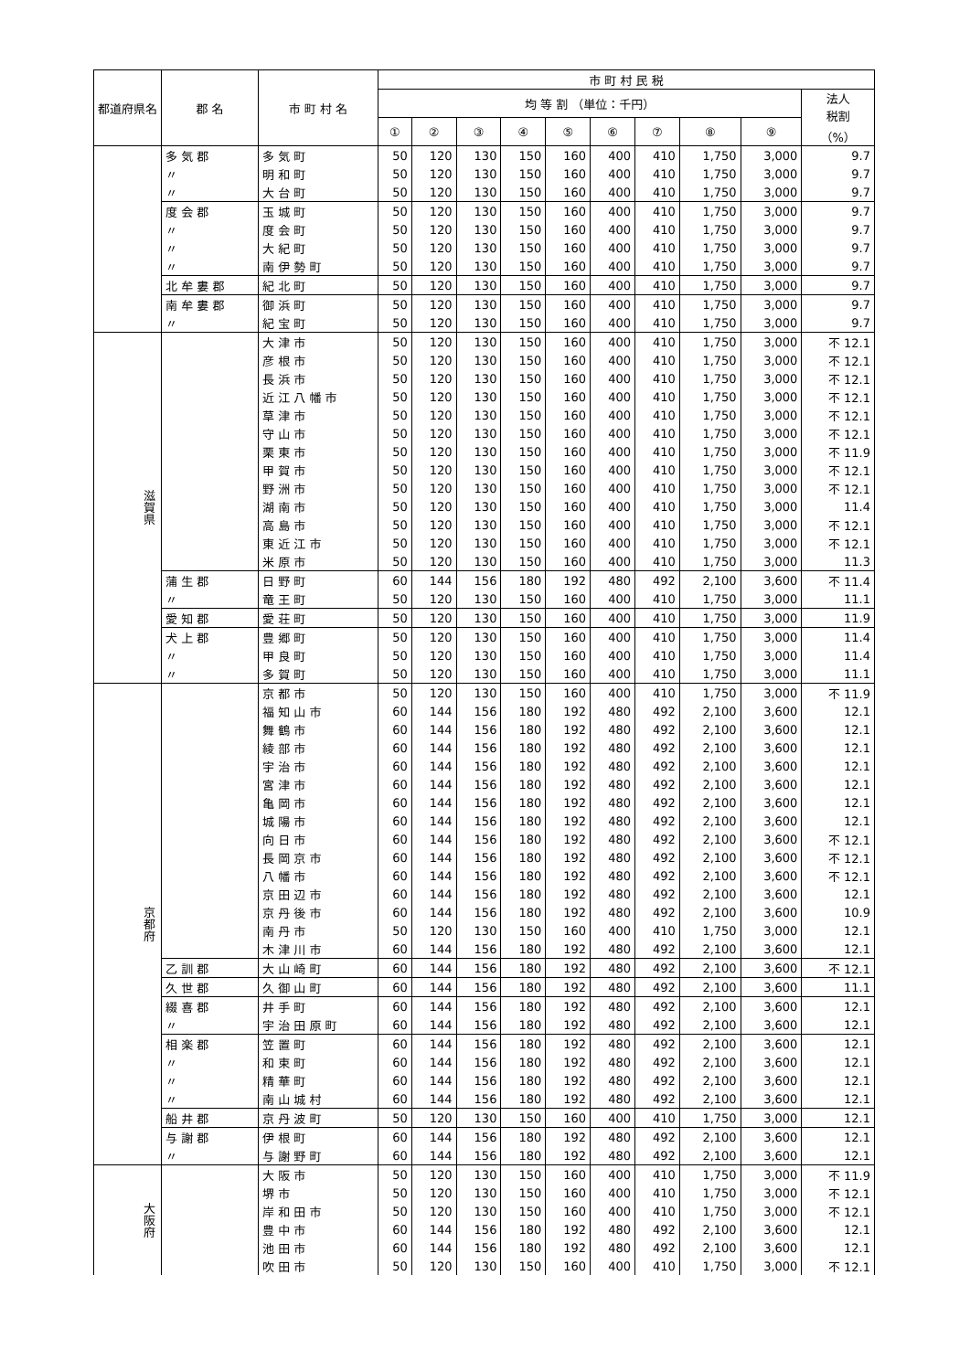| 都道府県名 | 郡 名 | 市 町 村 名 | 市 町 村 民 税 | | | | | | | | | |
| --- | --- | --- | --- | --- | --- | --- | --- | --- | --- | --- | --- | --- |
| | | | 均 等 割 （単位：千円） | | | | | | | | | 法人 税割 （%） |
| | | | ① | ② | ③ | ④ | ⑤ | ⑥ | ⑦ | ⑧ | ⑨ | |
| | 多 気 郡 | 多 気 町 | 50 | 120 | 130 | 150 | 160 | 400 | 410 | 1,750 | 3,000 | 9.7 |
| | 〃 | 明 和 町 | 50 | 120 | 130 | 150 | 160 | 400 | 410 | 1,750 | 3,000 | 9.7 |
| | 〃 | 大 台 町 | 50 | 120 | 130 | 150 | 160 | 400 | 410 | 1,750 | 3,000 | 9.7 |
| | 度 会 郡 | 玉 城 町 | 50 | 120 | 130 | 150 | 160 | 400 | 410 | 1,750 | 3,000 | 9.7 |
| | 〃 | 度 会 町 | 50 | 120 | 130 | 150 | 160 | 400 | 410 | 1,750 | 3,000 | 9.7 |
| | 〃 | 大 紀 町 | 50 | 120 | 130 | 150 | 160 | 400 | 410 | 1,750 | 3,000 | 9.7 |
| | 〃 | 南 伊 勢 町 | 50 | 120 | 130 | 150 | 160 | 400 | 410 | 1,750 | 3,000 | 9.7 |
| | 北 牟 婁 郡 | 紀 北 町 | 50 | 120 | 130 | 150 | 160 | 400 | 410 | 1,750 | 3,000 | 9.7 |
| | 南 牟 婁 郡 | 御 浜 町 | 50 | 120 | 130 | 150 | 160 | 400 | 410 | 1,750 | 3,000 | 9.7 |
| | 〃 | 紀 宝 町 | 50 | 120 | 130 | 150 | 160 | 400 | 410 | 1,750 | 3,000 | 9.7 |
| 滋賀県 | | 大 津 市 | 50 | 120 | 130 | 150 | 160 | 400 | 410 | 1,750 | 3,000 | 不 12.1 |
| | | 彦 根 市 | 50 | 120 | 130 | 150 | 160 | 400 | 410 | 1,750 | 3,000 | 不 12.1 |
| | | 長 浜 市 | 50 | 120 | 130 | 150 | 160 | 400 | 410 | 1,750 | 3,000 | 不 12.1 |
| | | 近 江 八 幡 市 | 50 | 120 | 130 | 150 | 160 | 400 | 410 | 1,750 | 3,000 | 不 12.1 |
| | | 草 津 市 | 50 | 120 | 130 | 150 | 160 | 400 | 410 | 1,750 | 3,000 | 不 12.1 |
| | | 守 山 市 | 50 | 120 | 130 | 150 | 160 | 400 | 410 | 1,750 | 3,000 | 不 12.1 |
| | | 栗 東 市 | 50 | 120 | 130 | 150 | 160 | 400 | 410 | 1,750 | 3,000 | 不 11.9 |
| | | 甲 賀 市 | 50 | 120 | 130 | 150 | 160 | 400 | 410 | 1,750 | 3,000 | 不 12.1 |
| | | 野 洲 市 | 50 | 120 | 130 | 150 | 160 | 400 | 410 | 1,750 | 3,000 | 不 12.1 |
| | | 湖 南 市 | 50 | 120 | 130 | 150 | 160 | 400 | 410 | 1,750 | 3,000 | 11.4 |
| | | 高 島 市 | 50 | 120 | 130 | 150 | 160 | 400 | 410 | 1,750 | 3,000 | 不 12.1 |
| | | 東 近 江 市 | 50 | 120 | 130 | 150 | 160 | 400 | 410 | 1,750 | 3,000 | 不 12.1 |
| | | 米 原 市 | 50 | 120 | 130 | 150 | 160 | 400 | 410 | 1,750 | 3,000 | 11.3 |
| | 蒲 生 郡 | 日 野 町 | 60 | 144 | 156 | 180 | 192 | 480 | 492 | 2,100 | 3,600 | 不 11.4 |
| | 〃 | 竜 王 町 | 50 | 120 | 130 | 150 | 160 | 400 | 410 | 1,750 | 3,000 | 11.1 |
| | 愛 知 郡 | 愛 荘 町 | 50 | 120 | 130 | 150 | 160 | 400 | 410 | 1,750 | 3,000 | 11.9 |
| | 犬 上 郡 | 豊 郷 町 | 50 | 120 | 130 | 150 | 160 | 400 | 410 | 1,750 | 3,000 | 11.4 |
| | 〃 | 甲 良 町 | 50 | 120 | 130 | 150 | 160 | 400 | 410 | 1,750 | 3,000 | 11.4 |
| | 〃 | 多 賀 町 | 50 | 120 | 130 | 150 | 160 | 400 | 410 | 1,750 | 3,000 | 11.1 |
| 京都府 | | 京 都 市 | 50 | 120 | 130 | 150 | 160 | 400 | 410 | 1,750 | 3,000 | 不 11.9 |
| | | 福 知 山 市 | 60 | 144 | 156 | 180 | 192 | 480 | 492 | 2,100 | 3,600 | 12.1 |
| | | 舞 鶴 市 | 60 | 144 | 156 | 180 | 192 | 480 | 492 | 2,100 | 3,600 | 12.1 |
| | | 綾 部 市 | 60 | 144 | 156 | 180 | 192 | 480 | 492 | 2,100 | 3,600 | 12.1 |
| | | 宇 治 市 | 60 | 144 | 156 | 180 | 192 | 480 | 492 | 2,100 | 3,600 | 12.1 |
| | | 宮 津 市 | 60 | 144 | 156 | 180 | 192 | 480 | 492 | 2,100 | 3,600 | 12.1 |
| | | 亀 岡 市 | 60 | 144 | 156 | 180 | 192 | 480 | 492 | 2,100 | 3,600 | 12.1 |
| | | 城 陽 市 | 60 | 144 | 156 | 180 | 192 | 480 | 492 | 2,100 | 3,600 | 12.1 |
| | | 向 日 市 | 60 | 144 | 156 | 180 | 192 | 480 | 492 | 2,100 | 3,600 | 不 12.1 |
| | | 長 岡 京 市 | 60 | 144 | 156 | 180 | 192 | 480 | 492 | 2,100 | 3,600 | 不 12.1 |
| | | 八 幡 市 | 60 | 144 | 156 | 180 | 192 | 480 | 492 | 2,100 | 3,600 | 不 12.1 |
| | | 京 田 辺 市 | 60 | 144 | 156 | 180 | 192 | 480 | 492 | 2,100 | 3,600 | 12.1 |
| | | 京 丹 後 市 | 60 | 144 | 156 | 180 | 192 | 480 | 492 | 2,100 | 3,600 | 10.9 |
| | | 南 丹 市 | 50 | 120 | 130 | 150 | 160 | 400 | 410 | 1,750 | 3,000 | 12.1 |
| | | 木 津 川 市 | 60 | 144 | 156 | 180 | 192 | 480 | 492 | 2,100 | 3,600 | 12.1 |
| | 乙 訓 郡 | 大 山 崎 町 | 60 | 144 | 156 | 180 | 192 | 480 | 492 | 2,100 | 3,600 | 不 12.1 |
| | 久 世 郡 | 久 御 山 町 | 60 | 144 | 156 | 180 | 192 | 480 | 492 | 2,100 | 3,600 | 11.1 |
| | 綴 喜 郡 | 井 手 町 | 60 | 144 | 156 | 180 | 192 | 480 | 492 | 2,100 | 3,600 | 12.1 |
| | 〃 | 宇 治 田 原 町 | 60 | 144 | 156 | 180 | 192 | 480 | 492 | 2,100 | 3,600 | 12.1 |
| | 相 楽 郡 | 笠 置 町 | 60 | 144 | 156 | 180 | 192 | 480 | 492 | 2,100 | 3,600 | 12.1 |
| | 〃 | 和 束 町 | 60 | 144 | 156 | 180 | 192 | 480 | 492 | 2,100 | 3,600 | 12.1 |
| | 〃 | 精 華 町 | 60 | 144 | 156 | 180 | 192 | 480 | 492 | 2,100 | 3,600 | 12.1 |
| | 〃 | 南 山 城 村 | 60 | 144 | 156 | 180 | 192 | 480 | 492 | 2,100 | 3,600 | 12.1 |
| | 船 井 郡 | 京 丹 波 町 | 50 | 120 | 130 | 150 | 160 | 400 | 410 | 1,750 | 3,000 | 12.1 |
| | 与 謝 郡 | 伊 根 町 | 60 | 144 | 156 | 180 | 192 | 480 | 492 | 2,100 | 3,600 | 12.1 |
| | 〃 | 与 謝 野 町 | 60 | 144 | 156 | 180 | 192 | 480 | 492 | 2,100 | 3,600 | 12.1 |
| 大阪府 | | 大 阪 市 | 50 | 120 | 130 | 150 | 160 | 400 | 410 | 1,750 | 3,000 | 不 11.9 |
| | | 堺 市 | 50 | 120 | 130 | 150 | 160 | 400 | 410 | 1,750 | 3,000 | 不 12.1 |
| | | 岸 和 田 市 | 50 | 120 | 130 | 150 | 160 | 400 | 410 | 1,750 | 3,000 | 不 12.1 |
| | | 豊 中 市 | 60 | 144 | 156 | 180 | 192 | 480 | 492 | 2,100 | 3,600 | 12.1 |
| | | 池 田 市 | 60 | 144 | 156 | 180 | 192 | 480 | 492 | 2,100 | 3,600 | 12.1 |
| | | 吹 田 市 | 50 | 120 | 130 | 150 | 160 | 400 | 410 | 1,750 | 3,000 | 不 12.1 |